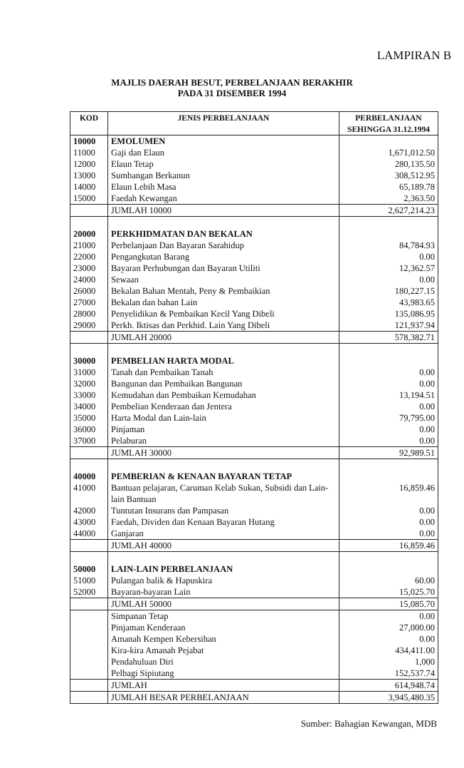LAMPIRAN B
MAJLIS DAERAH BESUT, PERBELANJAAN BERAKHIR
PADA 31 DISEMBER 1994
| KOD | JENIS PERBELANJAAN | PERBELANJAAN SEHINGGA 31.12.1994 |
| --- | --- | --- |
| 10000 | EMOLUMEN | |
| 11000 | Gaji dan Elaun | 1,671,012.50 |
| 12000 | Elaun Tetap | 280,135.50 |
| 13000 | Sumbangan Berkanun | 308,512.95 |
| 14000 | Elaun Lebih Masa | 65,189.78 |
| 15000 | Faedah Kewangan | 2,363.50 |
| | JUMLAH 10000 | 2,627,214.23 |
| 20000 | PERKHIDMATAN DAN BEKALAN | |
| 21000 | Perbelanjaan Dan Bayaran Sarahidup | 84,784.93 |
| 22000 | Pengangkutan Barang | 0.00 |
| 23000 | Bayaran Perhubungan dan Bayaran Utiliti | 12,362.57 |
| 24000 | Sewaan | 0.00 |
| 26000 | Bekalan Bahan Mentah, Peny & Pembaikian | 180,227.15 |
| 27000 | Bekalan dan bahan Lain | 43,983.65 |
| 28000 | Penyelidikan & Pembaikan Kecil Yang Dibeli | 135,086.95 |
| 29000 | Perkh. Iktisas dan Perkhid. Lain Yang Dibeli | 121,937.94 |
| | JUMLAH 20000 | 578,382.71 |
| 30000 | PEMBELIAN HARTA MODAL | |
| 31000 | Tanah dan Pembaikan Tanah | 0.00 |
| 32000 | Bangunan dan Pembaikan Bangunan | 0.00 |
| 33000 | Kemudahan dan Pembaikan Kemudahan | 13,194.51 |
| 34000 | Pembelian Kenderaan dan Jentera | 0.00 |
| 35000 | Harta Modal dan Lain-lain | 79,795.00 |
| 36000 | Pinjaman | 0.00 |
| 37000 | Pelaburan | 0.00 |
| | JUMLAH 30000 | 92,989.51 |
| 40000 | PEMBERIAN & KENAAN BAYARAN TETAP | |
| 41000 | Bantuan pelajaran, Caruman Kelab Sukan, Subsidi dan Lain-lain Bantuan | 16,859.46 |
| 42000 | Tuntutan Insurans dan Pampasan | 0.00 |
| 43000 | Faedah, Dividen dan Kenaan Bayaran Hutang | 0.00 |
| 44000 | Ganjaran | 0.00 |
| | JUMLAH 40000 | 16,859.46 |
| 50000 | LAIN-LAIN PERBELANJAAN | |
| 51000 | Pulangan balik & Hapuskira | 60.00 |
| 52000 | Bayaran-bayaran Lain | 15,025.70 |
| | JUMLAH 50000 | 15,085.70 |
| | Simpanan Tetap | 0.00 |
| | Pinjaman Kenderaan | 27,000.00 |
| | Amanah Kempen Kebersihan | 0.00 |
| | Kira-kira Amanah Pejabat | 434,411.00 |
| | Pendahuluan Diri | 1,000 |
| | Pelbagi Sipiutang | 152,537.74 |
| | JUMLAH | 614,948.74 |
| | JUMLAH BESAR PERBELANJAAN | 3,945,480.35 |
Sumber: Bahagian Kewangan, MDB